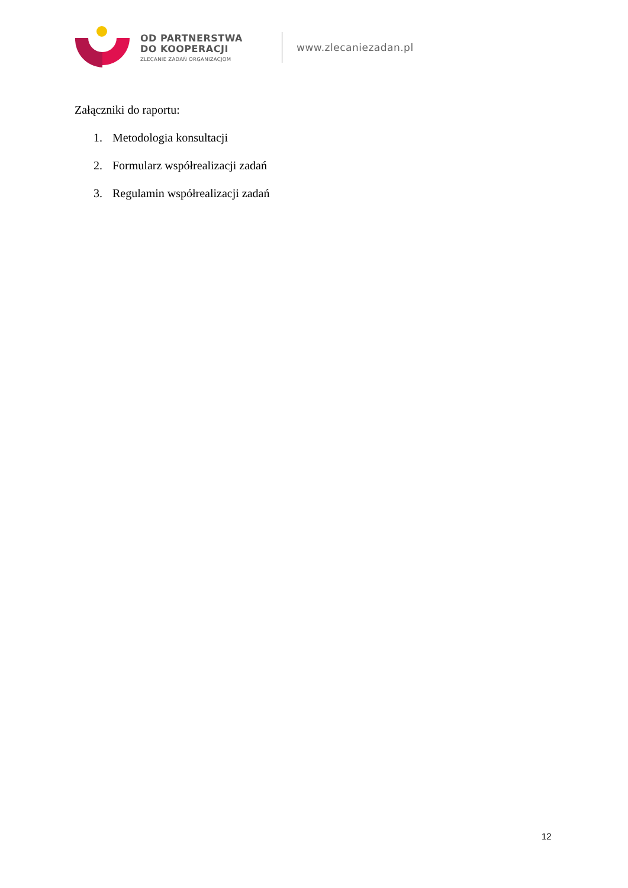OD PARTNERSTWA
DO KOOPERACJI
ZLECANIE ZADAŃ ORGANIZACJOM
www.zlecaniezadan.pl
Załączniki do raportu:
1. Metodologia konsultacji
2. Formularz współrealizacji zadań
3. Regulamin współrealizacji zadań
12